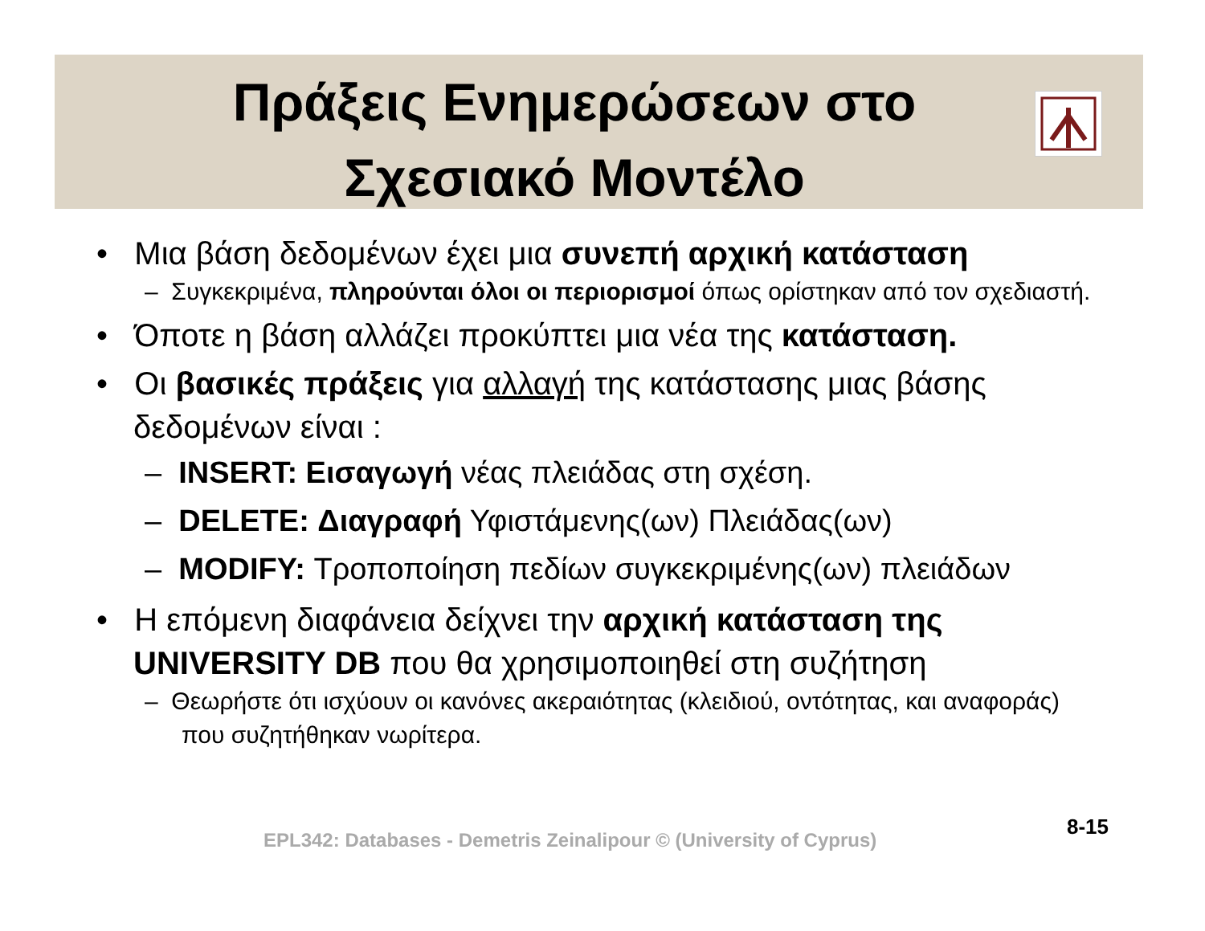Πράξεις Ενημερώσεων στο
Σχεσιακό Μοντέλο
• Μια βάση δεδομένων έχει μια συνεπή αρχική κατάσταση
– Συγκεκριμένα, πληρούνται όλοι οι περιορισμοί όπως ορίστηκαν από τον σχεδιαστή.
• Όποτε η βάση αλλάζει προκύπτει μια νέα της κατάσταση.
• Οι βασικές πράξεις για αλλαγή της κατάστασης μιας βάσης δεδομένων είναι :
– INSERT: Εισαγωγή νέας πλειάδας στη σχέση.
– DELETE: Διαγραφή Υφιστάμενης(ων) Πλειάδας(ων)
– MODIFY: Τροποποίηση πεδίων συγκεκριμένης(ων) πλειάδων
• Η επόμενη διαφάνεια δείχνει την αρχική κατάσταση της UNIVERSITY DB που θα χρησιμοποιηθεί στη συζήτηση
– Θεωρήστε ότι ισχύουν οι κανόνες ακεραιότητας (κλειδιού, οντότητας, και αναφοράς) που συζητήθηκαν νωρίτερα.
8-15
EPL342: Databases - Demetris Zeinalipour © (University of Cyprus)